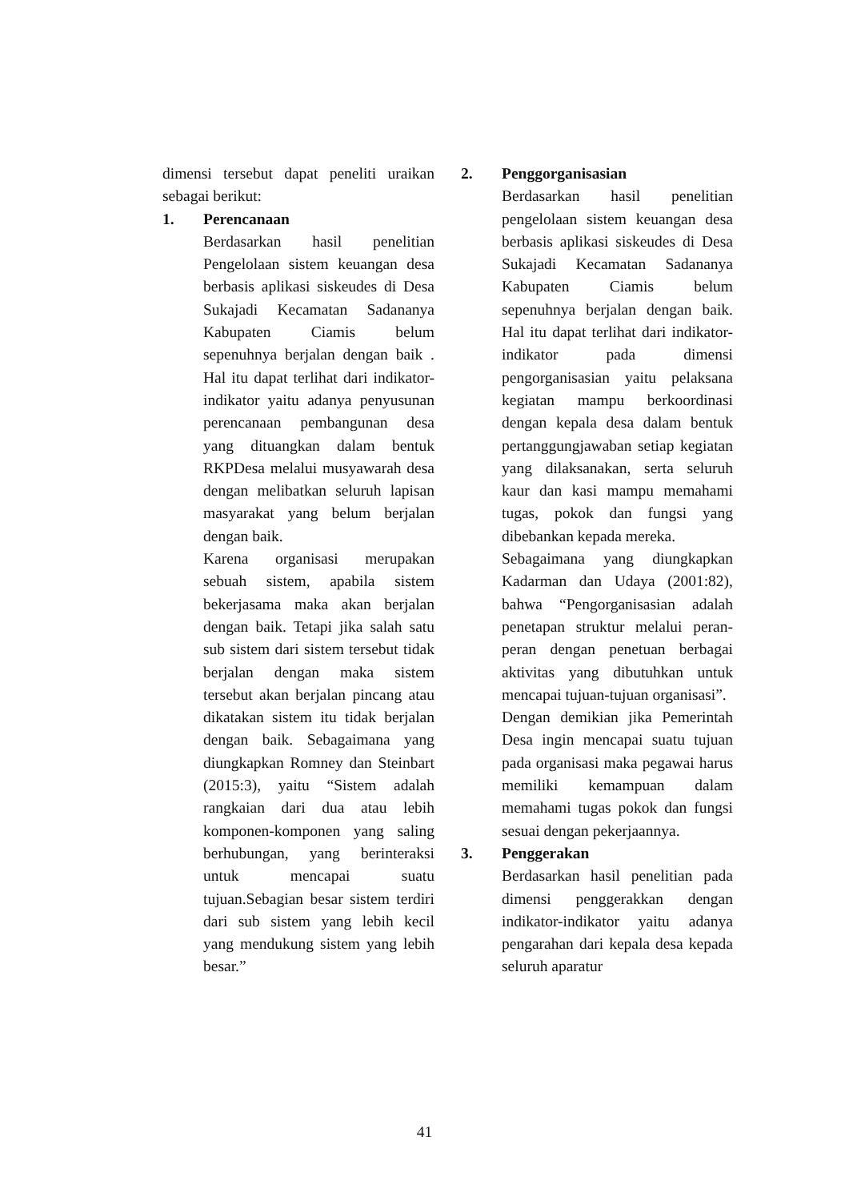dimensi tersebut dapat peneliti uraikan sebagai berikut:
1. Perencanaan
Berdasarkan hasil penelitian Pengelolaan sistem keuangan desa berbasis aplikasi siskeudes di Desa Sukajadi Kecamatan Sadananya Kabupaten Ciamis belum sepenuhnya berjalan dengan baik . Hal itu dapat terlihat dari indikator-indikator yaitu adanya penyusunan perencanaan pembangunan desa yang dituangkan dalam bentuk RKPDesa melalui musyawarah desa dengan melibatkan seluruh lapisan masyarakat yang belum berjalan dengan baik.
Karena organisasi merupakan sebuah sistem, apabila sistem bekerjasama maka akan berjalan dengan baik. Tetapi jika salah satu sub sistem dari sistem tersebut tidak berjalan dengan maka sistem tersebut akan berjalan pincang atau dikatakan sistem itu tidak berjalan dengan baik. Sebagaimana yang diungkapkan Romney dan Steinbart (2015:3), yaitu “Sistem adalah rangkaian dari dua atau lebih komponen-komponen yang saling berhubungan, yang berinteraksi untuk mencapai suatu tujuan.Sebagian besar sistem terdiri dari sub sistem yang lebih kecil yang mendukung sistem yang lebih besar.”
2. Penggorganisasian
Berdasarkan hasil penelitian pengelolaan sistem keuangan desa berbasis aplikasi siskeudes di Desa Sukajadi Kecamatan Sadananya Kabupaten Ciamis belum sepenuhnya berjalan dengan baik. Hal itu dapat terlihat dari indikator-indikator pada dimensi pengorganisasian yaitu pelaksana kegiatan mampu berkoordinasi dengan kepala desa dalam bentuk pertanggungjawaban setiap kegiatan yang dilaksanakan, serta seluruh kaur dan kasi mampu memahami tugas, pokok dan fungsi yang dibebankan kepada mereka.
Sebagaimana yang diungkapkan Kadarman dan Udaya (2001:82), bahwa “Pengorganisasian adalah penetapan struktur melalui peran-peran dengan penetuan berbagai aktivitas yang dibutuhkan untuk mencapai tujuan-tujuan organisasi”.
Dengan demikian jika Pemerintah Desa ingin mencapai suatu tujuan pada organisasi maka pegawai harus memiliki kemampuan dalam memahami tugas pokok dan fungsi sesuai dengan pekerjaannya.
3. Penggerakan
Berdasarkan hasil penelitian pada dimensi penggerakkan dengan indikator-indikator yaitu adanya pengarahan dari kepala desa kepada seluruh aparatur
41